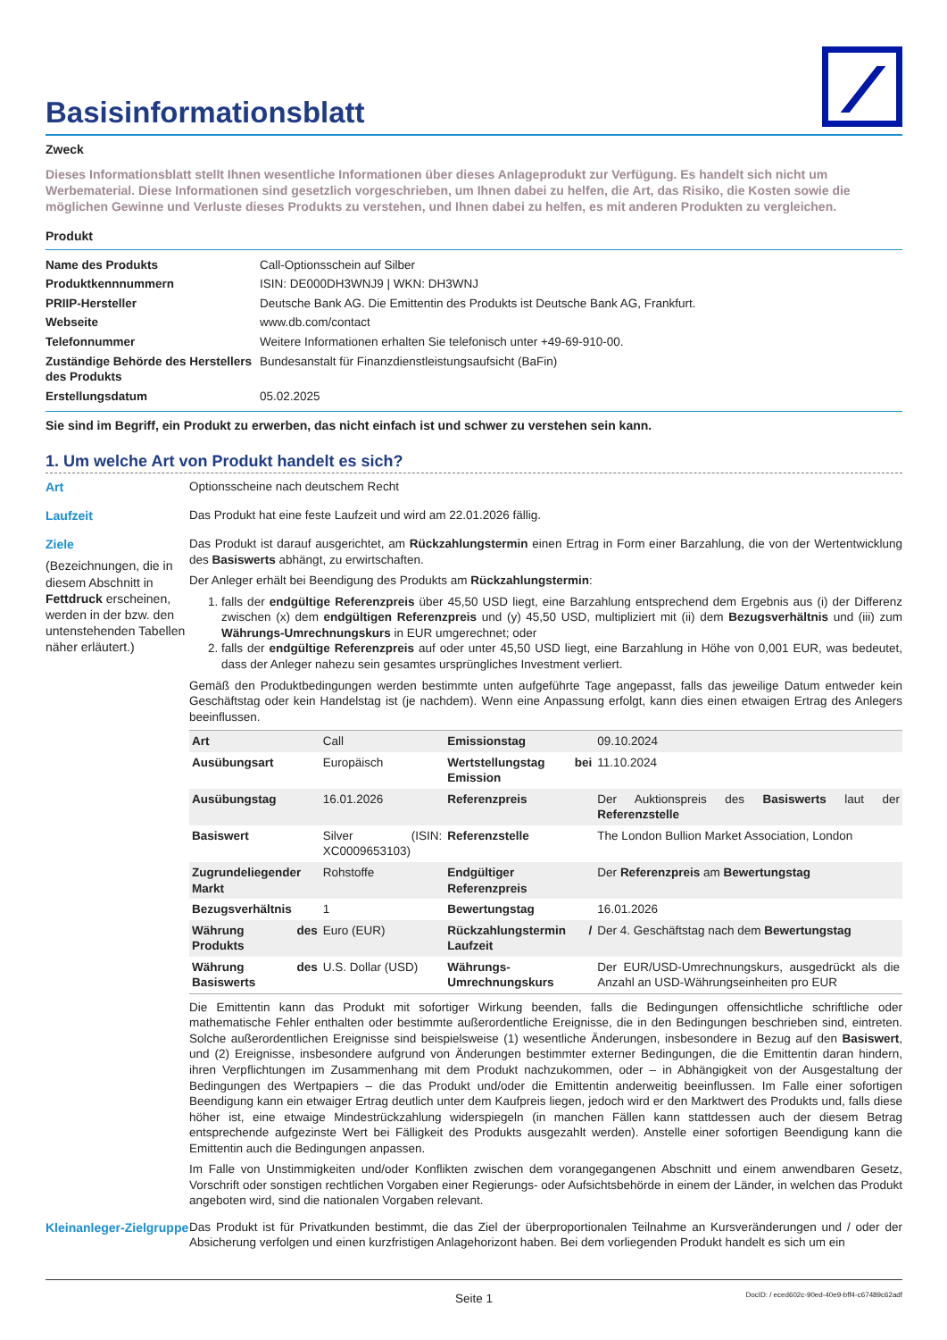Basisinformationsblatt
Zweck
Dieses Informationsblatt stellt Ihnen wesentliche Informationen über dieses Anlageprodukt zur Verfügung. Es handelt sich nicht um Werbematerial. Diese Informationen sind gesetzlich vorgeschrieben, um Ihnen dabei zu helfen, die Art, das Risiko, die Kosten sowie die möglichen Gewinne und Verluste dieses Produkts zu verstehen, und Ihnen dabei zu helfen, es mit anderen Produkten zu vergleichen.
Produkt
| Name des Produkts | Call-Optionsschein auf Silber |
| Produktkennnummern | ISIN: DE000DH3WNJ9 / WKN: DH3WNJ |
| PRIIP-Hersteller | Deutsche Bank AG. Die Emittentin des Produkts ist Deutsche Bank AG, Frankfurt. |
| Webseite | www.db.com/contact |
| Telefonnummer | Weitere Informationen erhalten Sie telefonisch unter +49-69-910-00. |
| Zuständige Behörde des Herstellers des Produkts | Bundesanstalt für Finanzdienstleistungsaufsicht (BaFin) |
| Erstellungsdatum | 05.02.2025 |
Sie sind im Begriff, ein Produkt zu erwerben, das nicht einfach ist und schwer zu verstehen sein kann.
1. Um welche Art von Produkt handelt es sich?
Art Optionsscheine nach deutschem Recht
Laufzeit Das Produkt hat eine feste Laufzeit und wird am 22.01.2026 fällig.
Ziele
(Bezeichnungen, die in diesem Abschnitt in Fettdruck erscheinen, werden in der bzw. den untenstehenden Tabellen näher erläutert.)
Das Produkt ist darauf ausgerichtet, am Rückzahlungstermin einen Ertrag in Form einer Barzahlung, die von der Wertentwicklung des Basiswerts abhängt, zu erwirtschaften.
Der Anleger erhält bei Beendigung des Produkts am Rückzahlungstermin:
1. falls der endgültige Referenzpreis über 45,50 USD liegt, eine Barzahlung entsprechend dem Ergebnis aus (i) der Differenz zwischen (x) dem endgültigen Referenzpreis und (y) 45,50 USD, multipliziert mit (ii) dem Bezugsverhältnis und (iii) zum Währungs-Umrechnungskurs in EUR umgerechnet; oder
2. falls der endgültige Referenzpreis auf oder unter 45,50 USD liegt, eine Barzahlung in Höhe von 0,001 EUR, was bedeutet, dass der Anleger nahezu sein gesamtes ursprüngliches Investment verliert.
Gemäß den Produktbedingungen werden bestimmte unten aufgeführte Tage angepasst, falls das jeweilige Datum entweder kein Geschäftstag oder kein Handelstag ist (je nachdem). Wenn eine Anpassung erfolgt, kann dies einen etwaigen Ertrag des Anlegers beeinflussen.
| Art | Call | Emissionstag | 09.10.2024 |
| Ausübungsart | Europäisch | Wertstellungstag bei Emission | 11.10.2024 |
| Ausübungstag | 16.01.2026 | Referenzpreis | Der Auktionspreis des Basiswerts laut der Referenzstelle |
| Basiswert | Silver (ISIN: XC0009653103) | Referenzstelle | The London Bullion Market Association, London |
| Zugrundeliegender Markt | Rohstoffe | Endgültiger Referenzpreis | Der Referenzpreis am Bewertungstag |
| Bezugsverhältnis | 1 | Bewertungstag | 16.01.2026 |
| Währung des Produkts | Euro (EUR) | Rückzahlungstermin / Laufzeit | Der 4. Geschäftstag nach dem Bewertungstag |
| Währung des Basiswerts | U.S. Dollar (USD) | Währungs-Umrechnungskurs | Der EUR/USD-Umrechnungskurs, ausgedrückt als die Anzahl an USD-Währungseinheiten pro EUR |
Die Emittentin kann das Produkt mit sofortiger Wirkung beenden, falls die Bedingungen offensichtliche schriftliche oder mathematische Fehler enthalten oder bestimmte außerordentliche Ereignisse, die in den Bedingungen beschrieben sind, eintreten. Solche außerordentlichen Ereignisse sind beispielsweise (1) wesentliche Änderungen, insbesondere in Bezug auf den Basiswert, und (2) Ereignisse, insbesondere aufgrund von Änderungen bestimmter externer Bedingungen, die die Emittentin daran hindern, ihren Verpflichtungen im Zusammenhang mit dem Produkt nachzukommen, oder – in Abhängigkeit von der Ausgestaltung der Bedingungen des Wertpapiers – die das Produkt und/oder die Emittentin anderweitig beeinflussen. Im Falle einer sofortigen Beendigung kann ein etwaiger Ertrag deutlich unter dem Kaufpreis liegen, jedoch wird er den Marktwert des Produkts und, falls diese höher ist, eine etwaige Mindestrückzahlung widerspiegeln (in manchen Fällen kann stattdessen auch der diesem Betrag entsprechende aufgezinste Wert bei Fälligkeit des Produkts ausgezahlt werden). Anstelle einer sofortigen Beendigung kann die Emittentin auch die Bedingungen anpassen.
Im Falle von Unstimmigkeiten und/oder Konflikten zwischen dem vorangegangenen Abschnitt und einem anwendbaren Gesetz, Vorschrift oder sonstigen rechtlichen Vorgaben einer Regierungs- oder Aufsichtsbehörde in einem der Länder, in welchen das Produkt angeboten wird, sind die nationalen Vorgaben relevant.
Kleinanleger-Zielgruppe
Das Produkt ist für Privatkunden bestimmt, die das Ziel der überproportionalen Teilnahme an Kursveränderungen und / oder der Absicherung verfolgen und einen kurzfristigen Anlagehorizont haben. Bei dem vorliegenden Produkt handelt es sich um ein
Seite 1 DocID: / eced602c-90ed-40e9-bff4-c67489c62adf